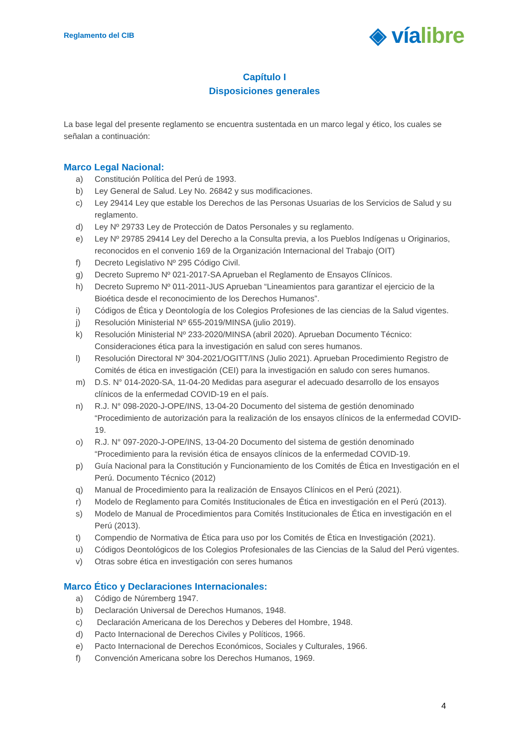Reglamento del CIB
◈ víalibre
Capítulo I
Disposiciones generales
La base legal del presente reglamento se encuentra sustentada en un marco legal y ético, los cuales se señalan a continuación:
Marco Legal Nacional:
a) Constitución Política del Perú de 1993.
b) Ley General de Salud. Ley No. 26842 y sus modificaciones.
c) Ley 29414 Ley que estable los Derechos de las Personas Usuarias de los Servicios de Salud y su reglamento.
d) Ley Nº 29733 Ley de Protección de Datos Personales y su reglamento.
e) Ley Nº 29785 29414 Ley del Derecho a la Consulta previa, a los Pueblos Indígenas u Originarios, reconocidos en el convenio 169 de la Organización Internacional del Trabajo (OIT)
f) Decreto Legislativo Nº 295 Código Civil.
g) Decreto Supremo Nº 021-2017-SA Aprueban el Reglamento de Ensayos Clínicos.
h) Decreto Supremo Nº 011-2011-JUS Aprueban “Lineamientos para garantizar el ejercicio de la Bioética desde el reconocimiento de los Derechos Humanos”.
i) Códigos de Ética y Deontología de los Colegios Profesiones de las ciencias de la Salud vigentes.
j) Resolución Ministerial Nº 655-2019/MINSA (julio 2019).
k) Resolución Ministerial Nº 233-2020/MINSA (abril 2020). Aprueban Documento Técnico: Consideraciones ética para la investigación en salud con seres humanos.
l) Resolución Directoral Nº 304-2021/OGITT/INS (Julio 2021). Aprueban Procedimiento Registro de Comités de ética en investigación (CEI) para la investigación en saludo con seres humanos.
m) D.S. N° 014-2020-SA, 11-04-20 Medidas para asegurar el adecuado desarrollo de los ensayos clínicos de la enfermedad COVID-19 en el país.
n) R.J. N° 098-2020-J-OPE/INS, 13-04-20 Documento del sistema de gestión denominado “Procedimiento de autorización para la realización de los ensayos clínicos de la enfermedad COVID-19.
o) R.J. N° 097-2020-J-OPE/INS, 13-04-20 Documento del sistema de gestión denominado “Procedimiento para la revisión ética de ensayos clínicos de la enfermedad COVID-19.
p) Guía Nacional para la Constitución y Funcionamiento de los Comités de Ética en Investigación en el Perú. Documento Técnico (2012)
q) Manual de Procedimiento para la realización de Ensayos Clínicos en el Perú (2021).
r) Modelo de Reglamento para Comités Institucionales de Ética en investigación en el Perú (2013).
s) Modelo de Manual de Procedimientos para Comités Institucionales de Ética en investigación en el Perú (2013).
t) Compendio de Normativa de Ética para uso por los Comités de Ética en Investigación (2021).
u) Códigos Deontológicos de los Colegios Profesionales de las Ciencias de la Salud del Perú vigentes.
v) Otras sobre ética en investigación con seres humanos
Marco Ético y Declaraciones Internacionales:
a) Código de Núremberg 1947.
b) Declaración Universal de Derechos Humanos, 1948.
c) Declaración Americana de los Derechos y Deberes del Hombre, 1948.
d) Pacto Internacional de Derechos Civiles y Políticos, 1966.
e) Pacto Internacional de Derechos Económicos, Sociales y Culturales, 1966.
f) Convención Americana sobre los Derechos Humanos, 1969.
4